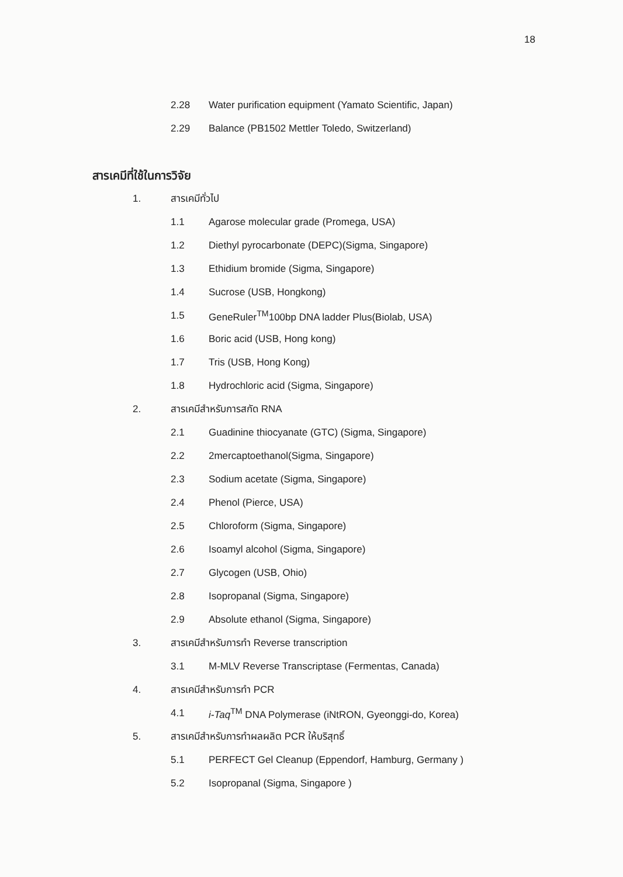18
2.28 Water purification equipment (Yamato Scientific, Japan)
2.29 Balance (PB1502 Mettler Toledo, Switzerland)
สารเคมีที่ใช้ในการวิจัย
1. สารเคมีทั่วไป
1.1 Agarose molecular grade (Promega, USA)
1.2 Diethyl pyrocarbonate (DEPC)(Sigma, Singapore)
1.3 Ethidium bromide (Sigma, Singapore)
1.4 Sucrose (USB, Hongkong)
1.5 GeneRuler<sup>TM</sup>100bp DNA ladder Plus(Biolab, USA)
1.6 Boric acid (USB, Hong kong)
1.7 Tris (USB, Hong Kong)
1.8 Hydrochloric acid (Sigma, Singapore)
2. สารเคมีสำหรับการสกัด RNA
2.1 Guadinine thiocyanate (GTC) (Sigma, Singapore)
2.2 2mercaptoethanol(Sigma, Singapore)
2.3 Sodium acetate (Sigma, Singapore)
2.4 Phenol (Pierce, USA)
2.5 Chloroform (Sigma, Singapore)
2.6 Isoamyl alcohol (Sigma, Singapore)
2.7 Glycogen (USB, Ohio)
2.8 Isopropanal (Sigma, Singapore)
2.9 Absolute ethanol (Sigma, Singapore)
3. สารเคมีสำหรับการทำ Reverse transcription
3.1 M-MLV Reverse Transcriptase (Fermentas, Canada)
4. สารเคมีสำหรับการทำ PCR
4.1 i-Taq<sup>TM</sup> DNA Polymerase (iNtRON, Gyeonggi-do, Korea)
5. สารเคมีสำหรับการทำผลผลิต PCR ให้บริสุทธิ์
5.1 PERFECT Gel Cleanup (Eppendorf, Hamburg, Germany )
5.2 Isopropanal (Sigma, Singapore )